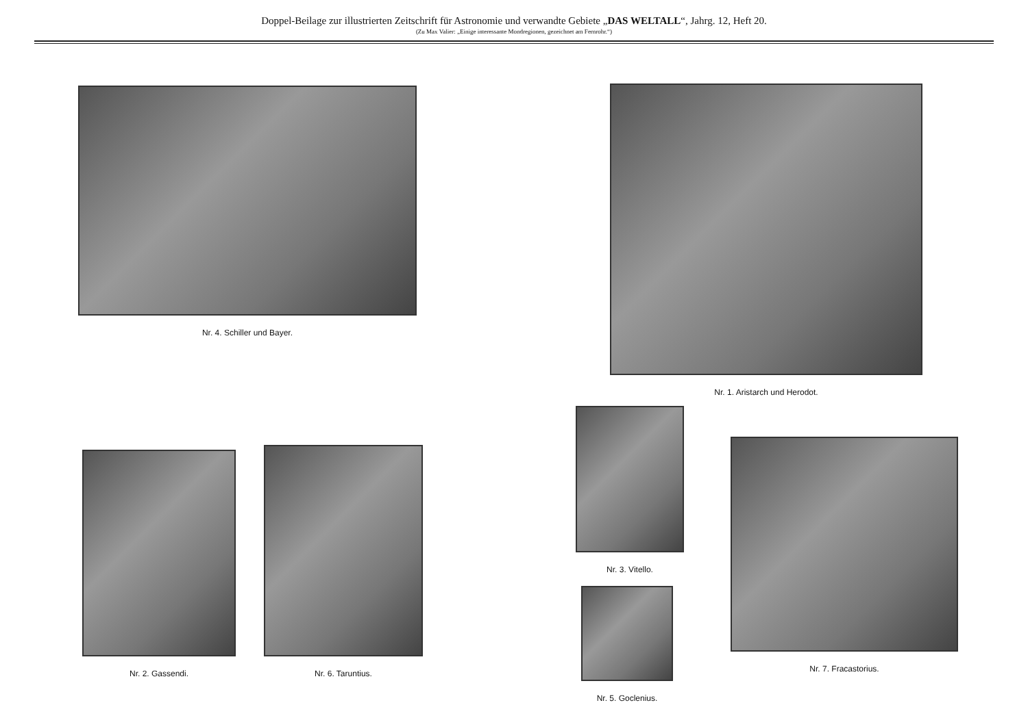Doppel-Beilage zur illustrierten Zeitschrift für Astronomie und verwandte Gebiete „DAS WELTALL“, Jahrg. 12, Heft 20.
(Zu Max Valier: „Einige interessante Mondregionen, gezeichnet am Fernrohr.“)
Nr. 4. Schiller und Bayer. Nr. 1. Aristarch und Herodot.
Nr. 2. Gassendi. Nr. 6. Taruntius.
Nr. 3. Vitello.
Nr. 5. Goclenius.
Nr. 7. Fracastorius.